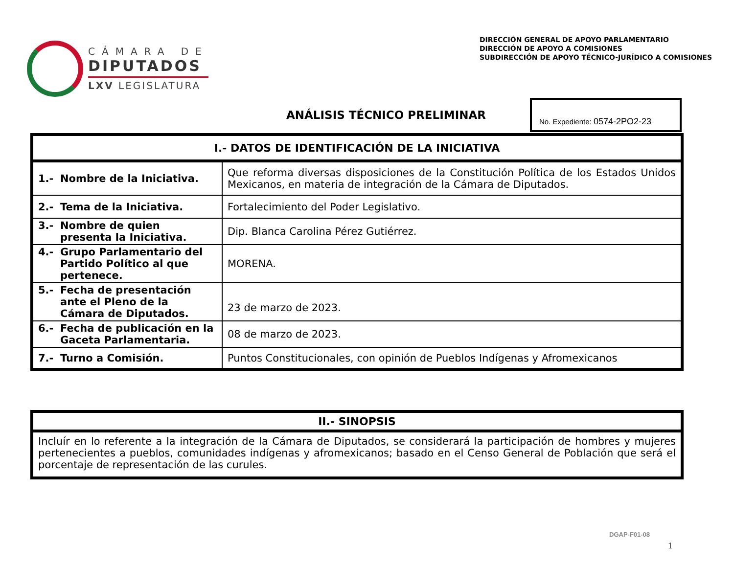CÁMARA DE
DIPUTADOS
LXV LEGISLATURA
DIRECCIÓN GENERAL DE APOYO PARLAMENTARIO
DIRECCIÓN DE APOYO A COMISIONES
SUBDIRECCIÓN DE APOYO TÉCNICO-JURÍDICO A COMISIONES
ANÁLISIS TÉCNICO PRELIMINAR
No. Expediente: 0574-2PO2-23
| I.- DATOS DE IDENTIFICACIÓN DE LA INICIATIVA | |
| --- | --- |
| 1.- Nombre de la Iniciativa. | Que reforma diversas disposiciones de la Constitución Política de los Estados Unidos Mexicanos, en materia de integración de la Cámara de Diputados. |
| 2.- Tema de la Iniciativa. | Fortalecimiento del Poder Legislativo. |
| 3.- Nombre de quien presenta la Iniciativa. | Dip. Blanca Carolina Pérez Gutiérrez. |
| 4.- Grupo Parlamentario del Partido Político al que pertenece. | MORENA. |
| 5.- Fecha de presentación ante el Pleno de la Cámara de Diputados. | 23 de marzo de 2023. |
| 6.- Fecha de publicación en la Gaceta Parlamentaria. | 08 de marzo de 2023. |
| 7.- Turno a Comisión. | Puntos Constitucionales, con opinión de Pueblos Indígenas y Afromexicanos |
| II.- SINOPSIS |
| --- |
| Incluír en lo referente a la integración de la Cámara de Diputados, se considerará la participación de hombres y mujeres pertenecientes a pueblos, comunidades indígenas y afromexicanos; basado en el Censo General de Población que será el porcentaje de representación de las curules. |
DGAP-F01-08
1